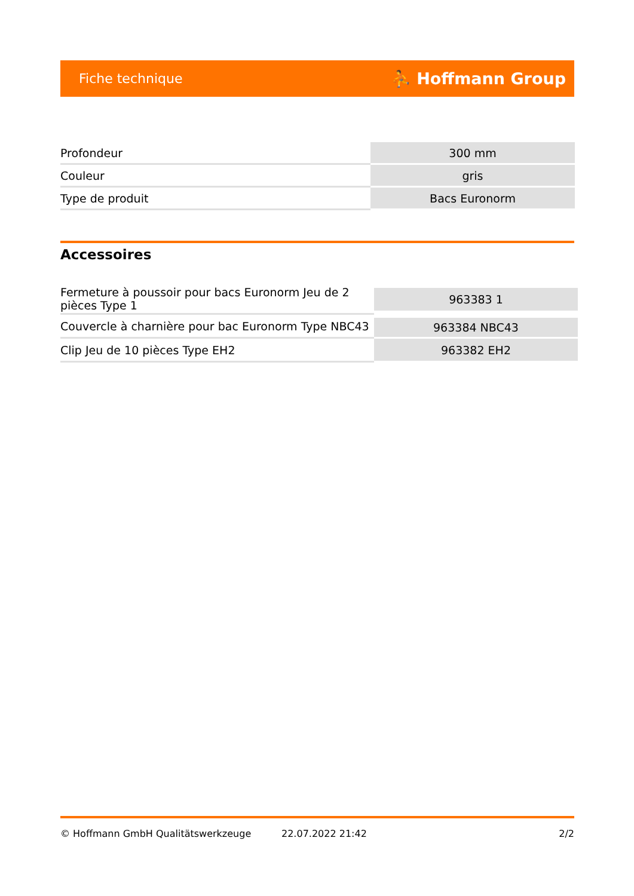Fiche technique ⛹ Hoffmann Group
| Profondeur | 300 mm |
| Couleur | gris |
| Type de produit | Bacs Euronorm |
Accessoires
| Fermeture à poussoir pour bacs Euronorm Jeu de 2 pièces Type 1 | 963383 1 |
| Couvercle à charnière pour bac Euronorm Type NBC43 | 963384 NBC43 |
| Clip Jeu de 10 pièces Type EH2 | 963382 EH2 |
© Hoffmann GmbH Qualitätswerkzeuge 22.07.2022 21:42 2/2